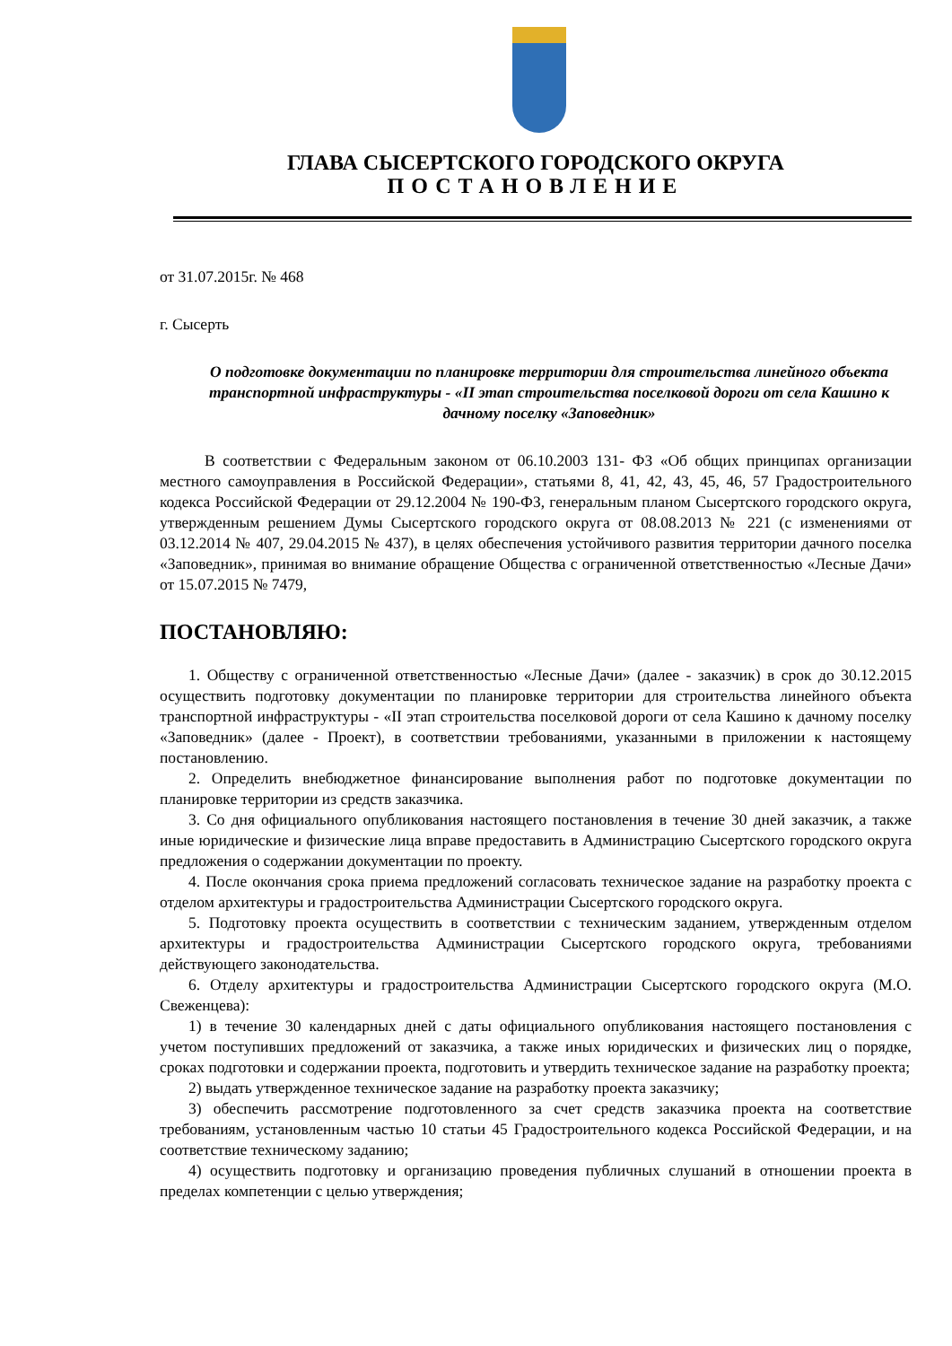ГЛАВА СЫСЕРТСКОГО ГОРОДСКОГО ОКРУГА
ПОСТАНОВЛЕНИЕ
от 31.07.2015г. № 468
г. Сысерть
О подготовке документации по планировке территории для строительства линейного объекта транспортной инфраструктуры - «II этап строительства поселковой дороги от села Кашино к дачному поселку «Заповедник»
В соответствии с Федеральным законом от 06.10.2003 131- ФЗ «Об общих принципах организации местного самоуправления в Российской Федерации», статьями 8, 41, 42, 43, 45, 46, 57 Градостроительного кодекса Российской Федерации от 29.12.2004 № 190-ФЗ, генеральным планом Сысертского городского округа, утвержденным решением Думы Сысертского городского округа от 08.08.2013 № 221 (с изменениями от 03.12.2014 № 407, 29.04.2015 № 437), в целях обеспечения устойчивого развития территории дачного поселка «Заповедник», принимая во внимание обращение Общества с ограниченной ответственностью «Лесные Дачи» от 15.07.2015 № 7479,
ПОСТАНОВЛЯЮ:
1. Обществу с ограниченной ответственностью «Лесные Дачи» (далее - заказчик) в срок до 30.12.2015 осуществить подготовку документации по планировке территории для строительства линейного объекта транспортной инфраструктуры - «II этап строительства поселковой дороги от села Кашино к дачному поселку «Заповедник» (далее - Проект), в соответствии требованиями, указанными в приложении к настоящему постановлению.
2. Определить внебюджетное финансирование выполнения работ по подготовке документации по планировке территории из средств заказчика.
3. Со дня официального опубликования настоящего постановления в течение 30 дней заказчик, а также иные юридические и физические лица вправе предоставить в Администрацию Сысертского городского округа предложения о содержании документации по проекту.
4. После окончания срока приема предложений согласовать техническое задание на разработку проекта с отделом архитектуры и градостроительства Администрации Сысертского городского округа.
5. Подготовку проекта осуществить в соответствии с техническим заданием, утвержденным отделом архитектуры и градостроительства Администрации Сысертского городского округа, требованиями действующего законодательства.
6. Отделу архитектуры и градостроительства Администрации Сысертского городского округа (М.О. Свеженцева):
1) в течение 30 календарных дней с даты официального опубликования настоящего постановления с учетом поступивших предложений от заказчика, а также иных юридических и физических лиц о порядке, сроках подготовки и содержании проекта, подготовить и утвердить техническое задание на разработку проекта;
2) выдать утвержденное техническое задание на разработку проекта заказчику;
3) обеспечить рассмотрение подготовленного за счет средств заказчика проекта на соответствие требованиям, установленным частью 10 статьи 45 Градостроительного кодекса Российской Федерации, и на соответствие техническому заданию;
4) осуществить подготовку и организацию проведения публичных слушаний в отношении проекта в пределах компетенции с целью утверждения;